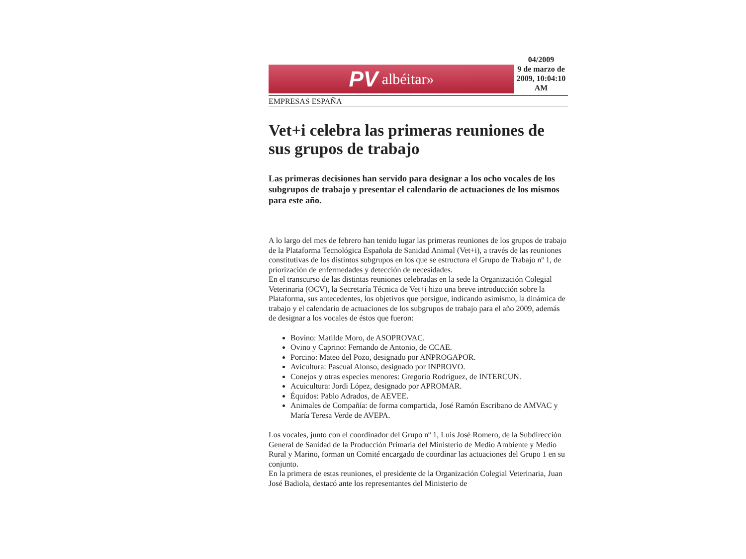PV albéitar»
04/2009
9 de marzo de 2009, 10:04:10 AM
EMPRESAS ESPAÑA
Vet+i celebra las primeras reuniones de sus grupos de trabajo
Las primeras decisiones han servido para designar a los ocho vocales de los subgrupos de trabajo y presentar el calendario de actuaciones de los mismos para este año.
A lo largo del mes de febrero han tenido lugar las primeras reuniones de los grupos de trabajo de la Plataforma Tecnológica Española de Sanidad Animal (Vet+i), a través de las reuniones constitutivas de los distintos subgrupos en los que se estructura el Grupo de Trabajo nº 1, de priorización de enfermedades y detección de necesidades.
En el transcurso de las distintas reuniones celebradas en la sede la Organización Colegial Veterinaria (OCV), la Secretaría Técnica de Vet+i hizo una breve introducción sobre la Plataforma, sus antecedentes, los objetivos que persigue, indicando asimismo, la dinámica de trabajo y el calendario de actuaciones de los subgrupos de trabajo para el año 2009, además de designar a los vocales de éstos que fueron:
Bovino: Matilde Moro, de ASOPROVAC.
Ovino y Caprino: Fernando de Antonio, de CCAE.
Porcino: Mateo del Pozo, designado por ANPROGAPOR.
Avicultura: Pascual Alonso, designado por INPROVO.
Conejos y otras especies menores: Gregorio Rodríguez, de INTERCUN.
Acuicultura: Jordi López, designado por APROMAR.
Équidos: Pablo Adrados, de AEVEE.
Animales de Compañía: de forma compartida, José Ramón Escribano de AMVAC y María Teresa Verde de AVEPA.
Los vocales, junto con el coordinador del Grupo nº 1, Luis José Romero, de la Subdirección General de Sanidad de la Producción Primaria del Ministerio de Medio Ambiente y Medio Rural y Marino, forman un Comité encargado de coordinar las actuaciones del Grupo 1 en su conjunto.
En la primera de estas reuniones, el presidente de la Organización Colegial Veterinaria, Juan José Badiola, destacó ante los representantes del Ministerio de